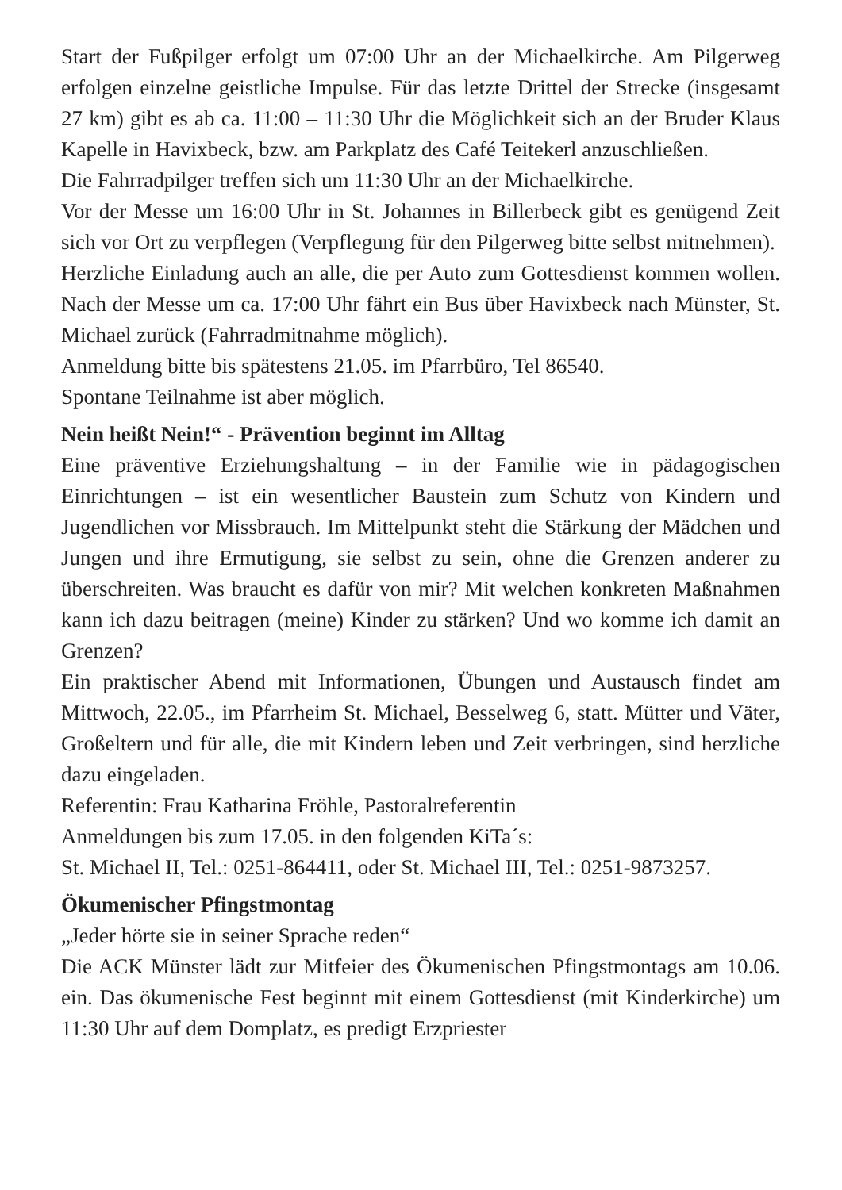Start der Fußpilger erfolgt um 07:00 Uhr an der Michaelkirche. Am Pilgerweg erfolgen einzelne geistliche Impulse. Für das letzte Drittel der Strecke (insgesamt 27 km) gibt es ab ca. 11:00 – 11:30 Uhr die Möglichkeit sich an der Bruder Klaus Kapelle in Havixbeck, bzw. am Parkplatz des Café Teitekerl anzuschließen.
Die Fahrradpilger treffen sich um 11:30 Uhr an der Michaelkirche.
Vor der Messe um 16:00 Uhr in St. Johannes in Billerbeck gibt es genügend Zeit sich vor Ort zu verpflegen (Verpflegung für den Pilgerweg bitte selbst mitnehmen).
Herzliche Einladung auch an alle, die per Auto zum Gottesdienst kommen wollen. Nach der Messe um ca. 17:00 Uhr fährt ein Bus über Havixbeck nach Münster, St. Michael zurück (Fahrradmitnahme möglich).
Anmeldung bitte bis spätestens 21.05. im Pfarrbüro, Tel 86540.
Spontane Teilnahme ist aber möglich.
Nein heißt Nein!“ - Prävention beginnt im Alltag
Eine präventive Erziehungshaltung – in der Familie wie in pädagogischen Einrichtungen – ist ein wesentlicher Baustein zum Schutz von Kindern und Jugendlichen vor Missbrauch. Im Mittelpunkt steht die Stärkung der Mädchen und Jungen und ihre Ermutigung, sie selbst zu sein, ohne die Grenzen anderer zu überschreiten. Was braucht es dafür von mir? Mit welchen konkreten Maßnahmen kann ich dazu beitragen (meine) Kinder zu stärken? Und wo komme ich damit an Grenzen?
Ein praktischer Abend mit Informationen, Übungen und Austausch findet am Mittwoch, 22.05., im Pfarrheim St. Michael, Besselweg 6, statt. Mütter und Väter, Großeltern und für alle, die mit Kindern leben und Zeit verbringen, sind herzliche dazu eingeladen.
Referentin: Frau Katharina Fröhle, Pastoralreferentin
Anmeldungen bis zum 17.05. in den folgenden KiTa´s:
St. Michael II, Tel.: 0251-864411, oder St. Michael III, Tel.: 0251-9873257.
Ökumenischer Pfingstmontag
„Jeder hörte sie in seiner Sprache reden“
Die ACK Münster lädt zur Mitfeier des Ökumenischen Pfingstmontags am 10.06. ein. Das ökumenische Fest beginnt mit einem Gottesdienst (mit Kinderkirche) um 11:30 Uhr auf dem Domplatz, es predigt Erzpriester